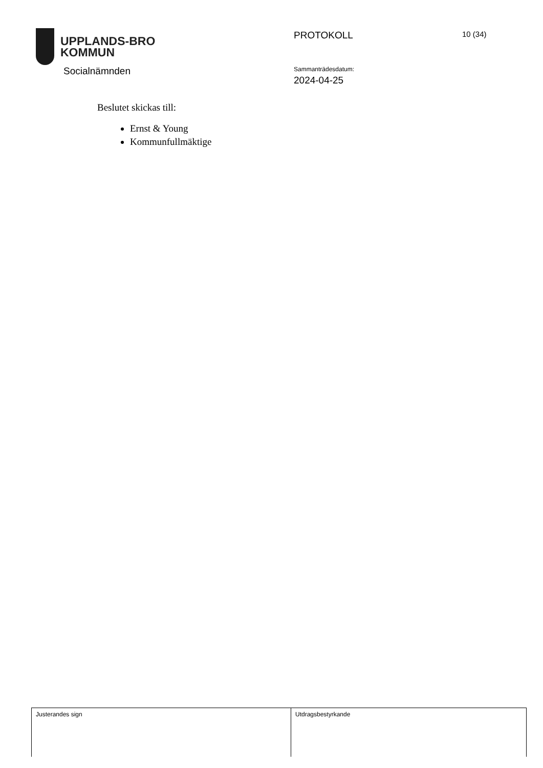UPPLANDS-BRO
KOMMUN
Socialnämnden
PROTOKOLL 10 (34)
Sammanträdesdatum:
2024-04-25
Beslutet skickas till:
Ernst & Young
Kommunfullmäktige
| Justerandes sign | Utdragsbestyrkande |